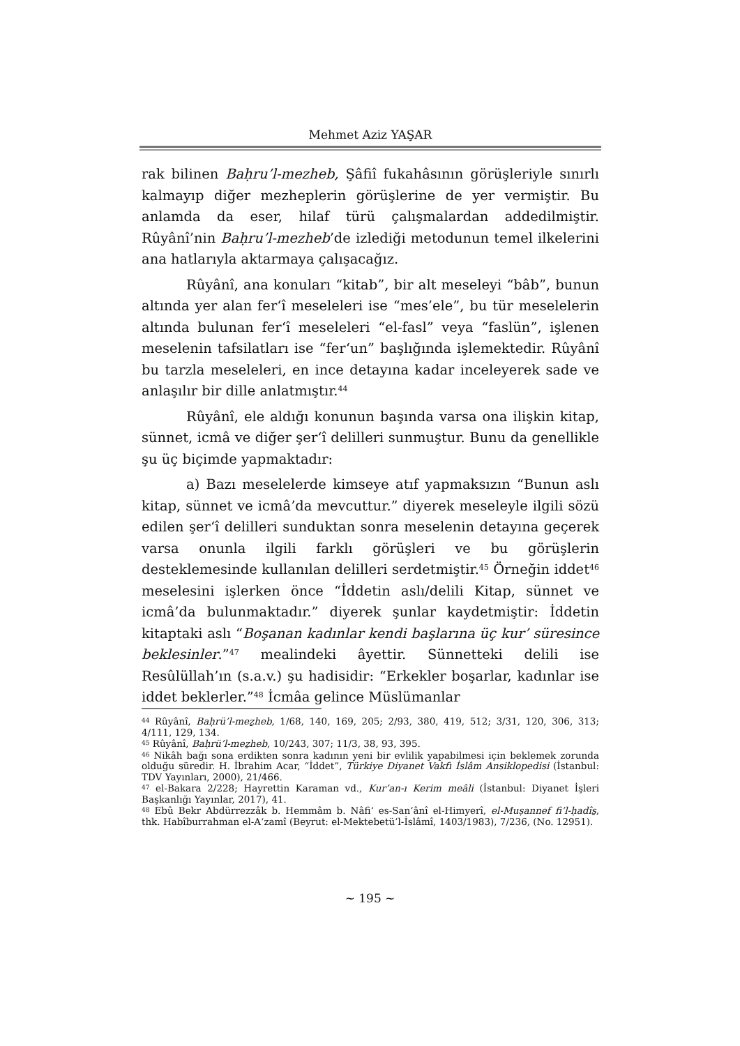Mehmet Aziz YAŞAR
rak bilinen Baḥru’l-mezheb, Şâfiî fukahâsının görüşleriyle sınırlı kalmayıp diğer mezheplerin görüşlerine de yer vermiştir. Bu anlamda da eser, hilaf türü çalışmalardan addedilmiştir. Rûyânî’nin Baḥru’l-mezheb’de izlediği metodunun temel ilkelerini ana hatlarıyla aktarmaya çalışacağız.
Rûyânî, ana konuları “kitab”, bir alt meseleyi “bâb”, bunun altında yer alan fer‘î meseleleri ise “mes’ele”, bu tür meselelerin altında bulunan fer‘î meseleleri “el-fasl” veya “faslün”, işlenen meselenin tafsilatları ise “fer‘un” başlığında işlemektedir. Rûyânî bu tarzla meseleleri, en ince detayına kadar inceleyerek sade ve anlaşılır bir dille anlatmıştır.<sup>44</sup>
Rûyânî, ele aldığı konunun başında varsa ona ilişkin kitap, sünnet, icmâ ve diğer şer‘î delilleri sunmuştur. Bunu da genellikle şu üç biçimde yapmaktadır:
a) Bazı meselelerde kimseye atıf yapmaksızın “Bunun aslı kitap, sünnet ve icmâ’da mevcuttur.” diyerek meseleyle ilgili sözü edilen şer‘î delilleri sunduktan sonra meselenin detayına geçerek varsa onunla ilgili farklı görüşleri ve bu görüşlerin desteklemesinde kullanılan delilleri serdetmiştir.<sup>45</sup> Örneğin iddet<sup>46</sup> meselesini işlerken önce “İddetin aslı/delili Kitap, sünnet ve icmâ’da bulunmaktadır.” diyerek şunlar kaydetmiştir: İddetin kitaptaki aslı “Boşanan kadınlar kendi başlarına üç kur’ süresince beklesinler.”<sup>47</sup> mealindeki âyettir. Sünnetteki delili ise Resûlüllah’ın (s.a.v.) şu hadisidir: “Erkekler boşarlar, kadınlar ise iddet beklerler.”<sup>48</sup> İcmâa gelince Müslümanlar
<sup>44</sup> Rûyânî, Baḥrü’l-meẕheb, 1/68, 140, 169, 205; 2/93, 380, 419, 512; 3/31, 120, 306, 313; 4/111, 129, 134.
<sup>45</sup> Rûyânî, Baḥrü’l-meẕheb, 10/243, 307; 11/3, 38, 93, 395.
<sup>46</sup> Nikâh bağı sona erdikten sonra kadının yeni bir evlilik yapabilmesi için beklemek zorunda olduğu süredir. H. İbrahim Acar, “İddet”, Türkiye Diyanet Vakfı İslâm Ansiklopedisi (İstanbul: TDV Yayınları, 2000), 21/466.
<sup>47</sup> el-Bakara 2/228; Hayrettin Karaman vd., Kur’an-ı Kerim meâli (İstanbul: Diyanet İşleri Başkanlığı Yayınlar, 2017), 41.
<sup>48</sup> Ebû Bekr Abdürrezzâk b. Hemmâm b. Nâfi‘ es-San‘ânî el-Himyerî, el-Muṣannef fi’l-ḥadîs̱, thk. Habîburrahman el-A‘zamî (Beyrut: el-Mektebetü’l-İslâmî, 1403/1983), 7/236, (No. 12951).
~ 195 ~